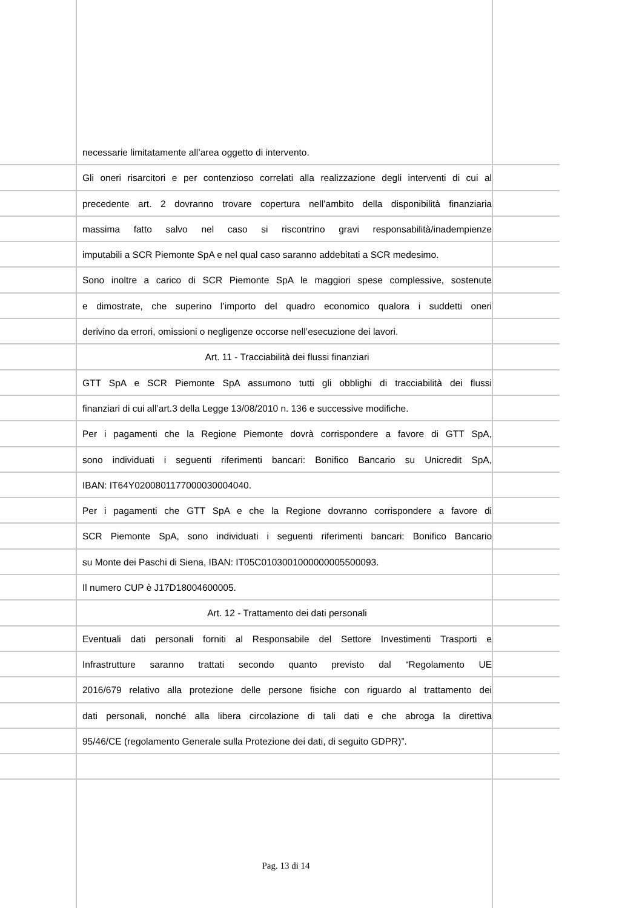necessarie limitatamente all’area oggetto di intervento.
Gli oneri risarcitori e per contenzioso correlati alla realizzazione degli interventi di cui al
precedente art. 2 dovranno trovare copertura nell’ambito della disponibilità finanziaria
massima fatto salvo nel caso si riscontrino gravi responsabilità/inadempienze
imputabili a SCR Piemonte SpA e nel qual caso saranno addebitati a SCR medesimo.
Sono inoltre a carico di SCR Piemonte SpA le maggiori spese complessive, sostenute
e dimostrate, che superino l’importo del quadro economico qualora i suddetti oneri
derivino da errori, omissioni o negligenze occorse nell’esecuzione dei lavori.
Art. 11 - Tracciabilità dei flussi finanziari
GTT SpA e SCR Piemonte SpA assumono tutti gli obblighi di tracciabilità dei flussi
finanziari di cui all’art.3 della Legge 13/08/2010 n. 136 e successive modifiche.
Per i pagamenti che la Regione Piemonte dovrà corrispondere a favore di GTT SpA,
sono individuati i seguenti riferimenti bancari: Bonifico Bancario su Unicredit SpA,
IBAN: IT64Y0200801177000030004040.
Per i pagamenti che GTT SpA e che la Regione dovranno corrispondere a favore di
SCR Piemonte SpA, sono individuati i seguenti riferimenti bancari: Bonifico Bancario
su Monte dei Paschi di Siena, IBAN: IT05C0103001000000005500093.
Il numero CUP è J17D18004600005.
Art. 12 - Trattamento dei dati personali
Eventuali dati personali forniti al Responsabile del Settore Investimenti Trasporti e
Infrastrutture saranno trattati secondo quanto previsto dal “Regolamento UE
2016/679 relativo alla protezione delle persone fisiche con riguardo al trattamento dei
dati personali, nonché alla libera circolazione di tali dati e che abroga la direttiva
95/46/CE (regolamento Generale sulla Protezione dei dati, di seguito GDPR)”.
Pag. 13 di 14